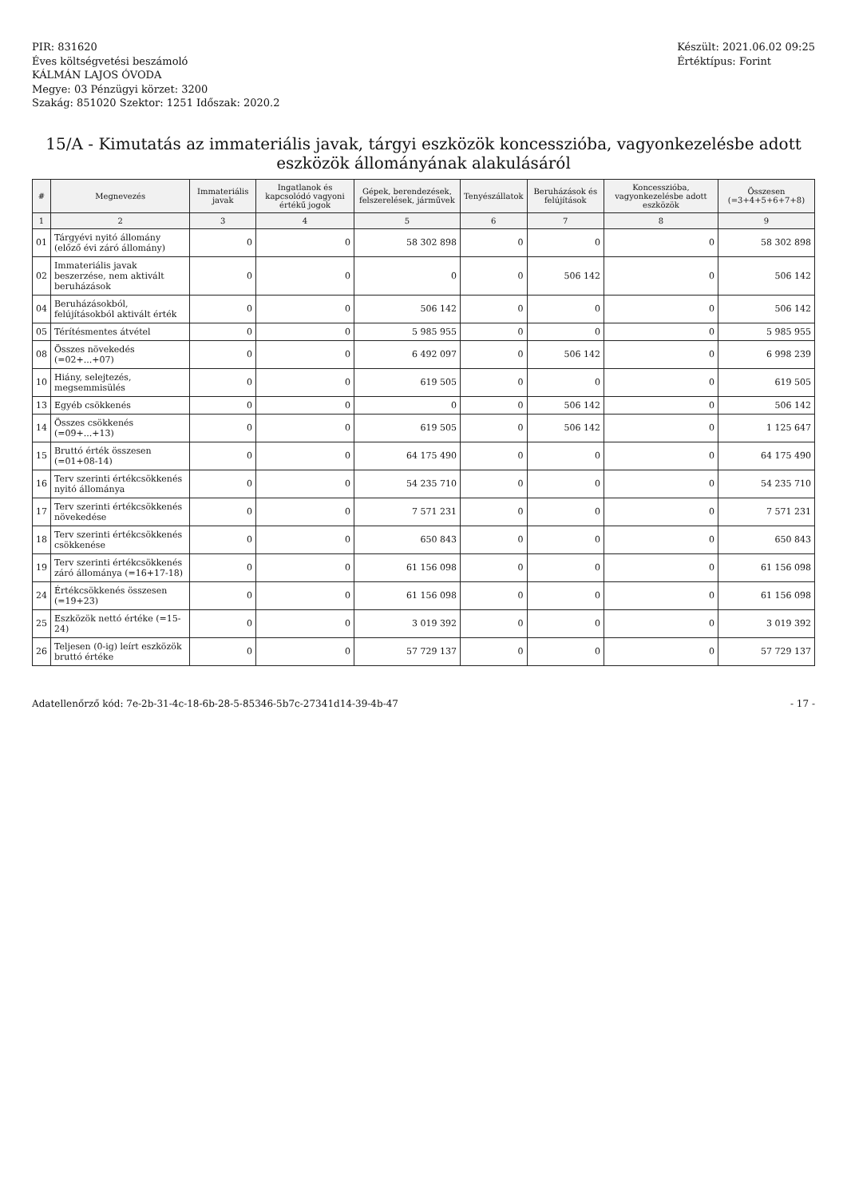PIR: 831620
Éves költségvetési beszámoló
KÁLMÁN LAJOS ÓVODA
Megye: 03 Pénzügyi körzet: 3200
Szakág: 851020 Szektor: 1251 Időszak: 2020.2
Készült: 2021.06.02 09:25
Értéktípus: Forint
15/A - Kimutatás az immateriális javak, tárgyi eszközök koncesszióba, vagyonkezelésbe adott eszközök állományának alakulásáról
| # | Megnevezés | Immateriális javak | Ingatlanok és kapcsolódó vagyoni értékű jogok | Gépek, berendezések, felszerelések, járművek | Tenyészállatok | Beruházások és felújítások | Koncesszióba, vagyonkezelésbe adott eszközök | Összesen (=3+4+5+6+7+8) |
| --- | --- | --- | --- | --- | --- | --- | --- | --- |
| 1 | 2 | 3 | 4 | 5 | 6 | 7 | 8 | 9 |
| 01 | Tárgyévi nyitó állomány (előző évi záró állomány) | 0 | 0 | 58 302 898 | 0 | 0 | 0 | 58 302 898 |
| 02 | Immateriális javak beszerzése, nem aktivált beruházások | 0 | 0 | 0 | 0 | 506 142 | 0 | 506 142 |
| 04 | Beruházásokból, felújításokból aktivált érték | 0 | 0 | 506 142 | 0 | 0 | 0 | 506 142 |
| 05 | Térítésmentes átvétel | 0 | 0 | 5 985 955 | 0 | 0 | 0 | 5 985 955 |
| 08 | Összes növekedés (=02+...+07) | 0 | 0 | 6 492 097 | 0 | 506 142 | 0 | 6 998 239 |
| 10 | Hiány, selejtezés, megsemmisülés | 0 | 0 | 619 505 | 0 | 0 | 0 | 619 505 |
| 13 | Egyéb csökkenés | 0 | 0 | 0 | 0 | 506 142 | 0 | 506 142 |
| 14 | Összes csökkenés (=09+...+13) | 0 | 0 | 619 505 | 0 | 506 142 | 0 | 1 125 647 |
| 15 | Bruttó érték összesen (=01+08-14) | 0 | 0 | 64 175 490 | 0 | 0 | 0 | 64 175 490 |
| 16 | Terv szerinti értékcsökkenés nyitó állománya | 0 | 0 | 54 235 710 | 0 | 0 | 0 | 54 235 710 |
| 17 | Terv szerinti értékcsökkenés növekedése | 0 | 0 | 7 571 231 | 0 | 0 | 0 | 7 571 231 |
| 18 | Terv szerinti értékcsökkenés csökkenése | 0 | 0 | 650 843 | 0 | 0 | 0 | 650 843 |
| 19 | Terv szerinti értékcsökkenés záró állománya (=16+17-18) | 0 | 0 | 61 156 098 | 0 | 0 | 0 | 61 156 098 |
| 24 | Értékcsökkenés összesen (=19+23) | 0 | 0 | 61 156 098 | 0 | 0 | 0 | 61 156 098 |
| 25 | Eszközök nettó értéke (=15-24) | 0 | 0 | 3 019 392 | 0 | 0 | 0 | 3 019 392 |
| 26 | Teljesen (0-ig) leírt eszközök bruttó értéke | 0 | 0 | 57 729 137 | 0 | 0 | 0 | 57 729 137 |
Adatellenőrző kód: 7e-2b-31-4c-18-6b-28-5-85346-5b7c-27341d14-39-4b-47 - 17 -